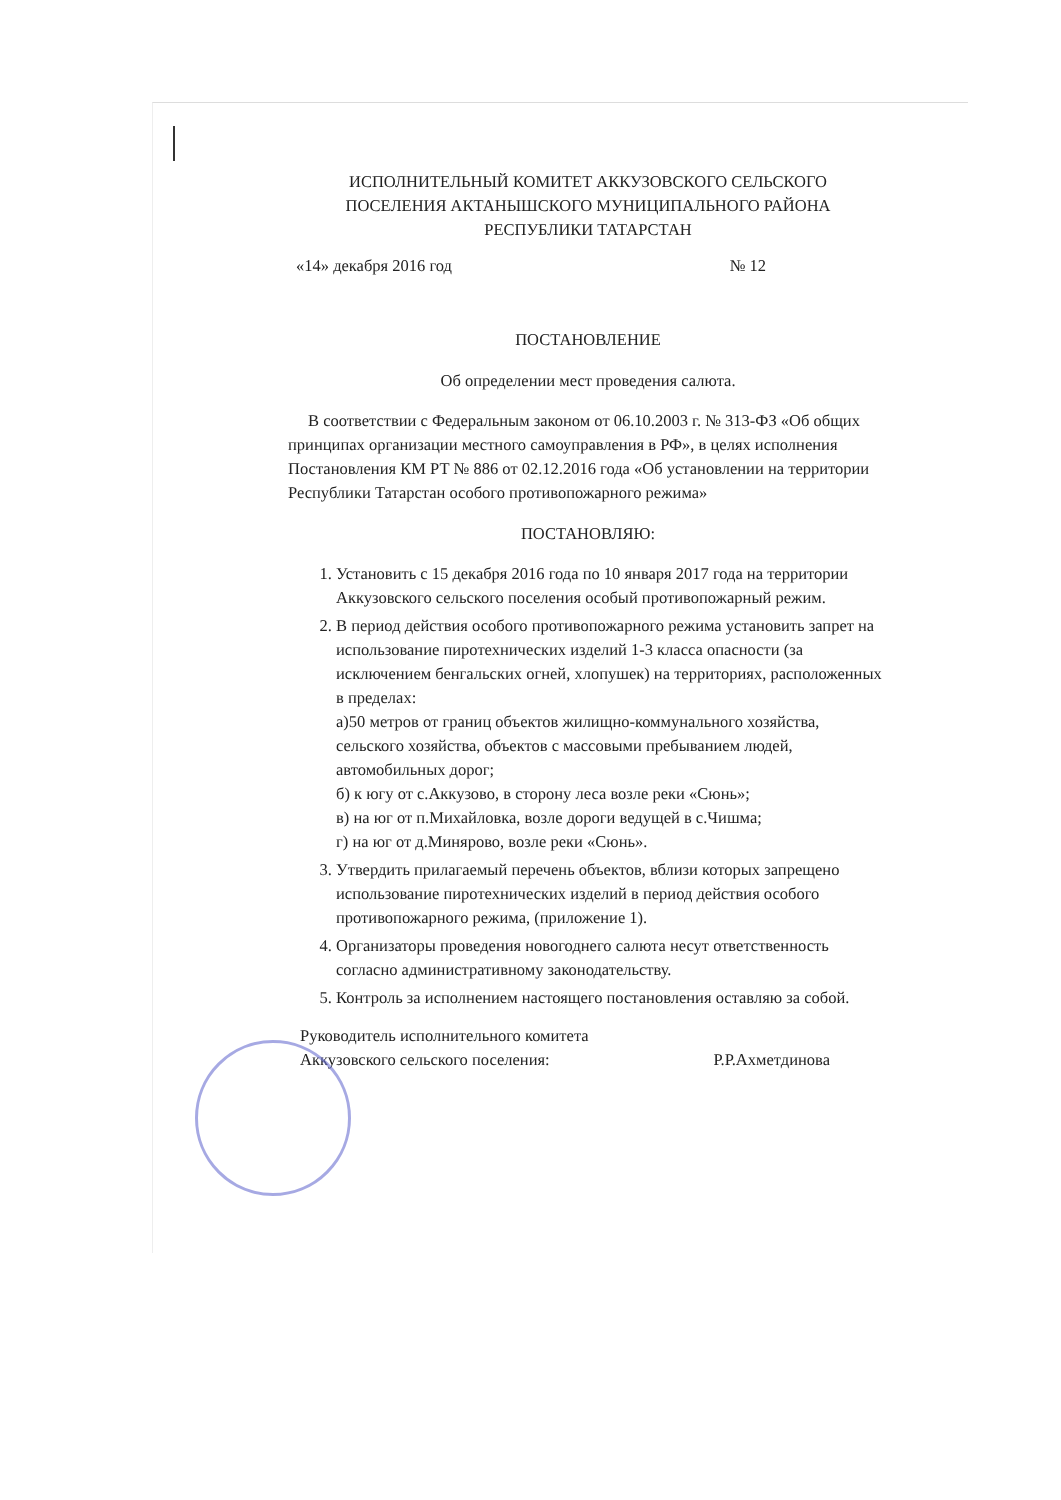ИСПОЛНИТЕЛЬНЫЙ КОМИТЕТ АККУЗОВСКОГО СЕЛЬСКОГО
ПОСЕЛЕНИЯ АКТАНЫШСКОГО МУНИЦИПАЛЬНОГО РАЙОНА
РЕСПУБЛИКИ ТАТАРСТАН
«14» декабря 2016 год № 12
ПОСТАНОВЛЕНИЕ
Об определении мест проведения салюта.
В соответствии с Федеральным законом от 06.10.2003 г. № 313-ФЗ «Об общих принципах организации местного самоуправления в РФ», в целях исполнения Постановления КМ РТ № 886 от 02.12.2016 года «Об установлении на территории Республики Татарстан особого противопожарного режима»
ПОСТАНОВЛЯЮ:
1. Установить с 15 декабря 2016 года по 10 января 2017 года на территории Аккузовского сельского поселения особый противопожарный режим.
2. В период действия особого противопожарного режима установить запрет на использование пиротехнических изделий 1-3 класса опасности (за исключением бенгальских огней, хлопушек) на территориях, расположенных в пределах:
а)50 метров от границ объектов жилищно-коммунального хозяйства, сельского хозяйства, объектов с массовыми пребыванием людей, автомобильных дорог;
б) к югу от с.Аккузово, в сторону леса возле реки «Сюнь»;
в) на юг от п.Михайловка, возле дороги ведущей в с.Чишма;
г) на юг от д.Минярово, возле реки «Сюнь».
3. Утвердить прилагаемый перечень объектов, вблизи которых запрещено использование пиротехнических изделий в период действия особого противопожарного режима, (приложение 1).
4. Организаторы проведения новогоднего салюта несут ответственность согласно административному законодательству.
5. Контроль за исполнением настоящего постановления оставляю за собой.
Руководитель исполнительного комитета
Аккузовского сельского поселения: Р.Р.Ахметдинова